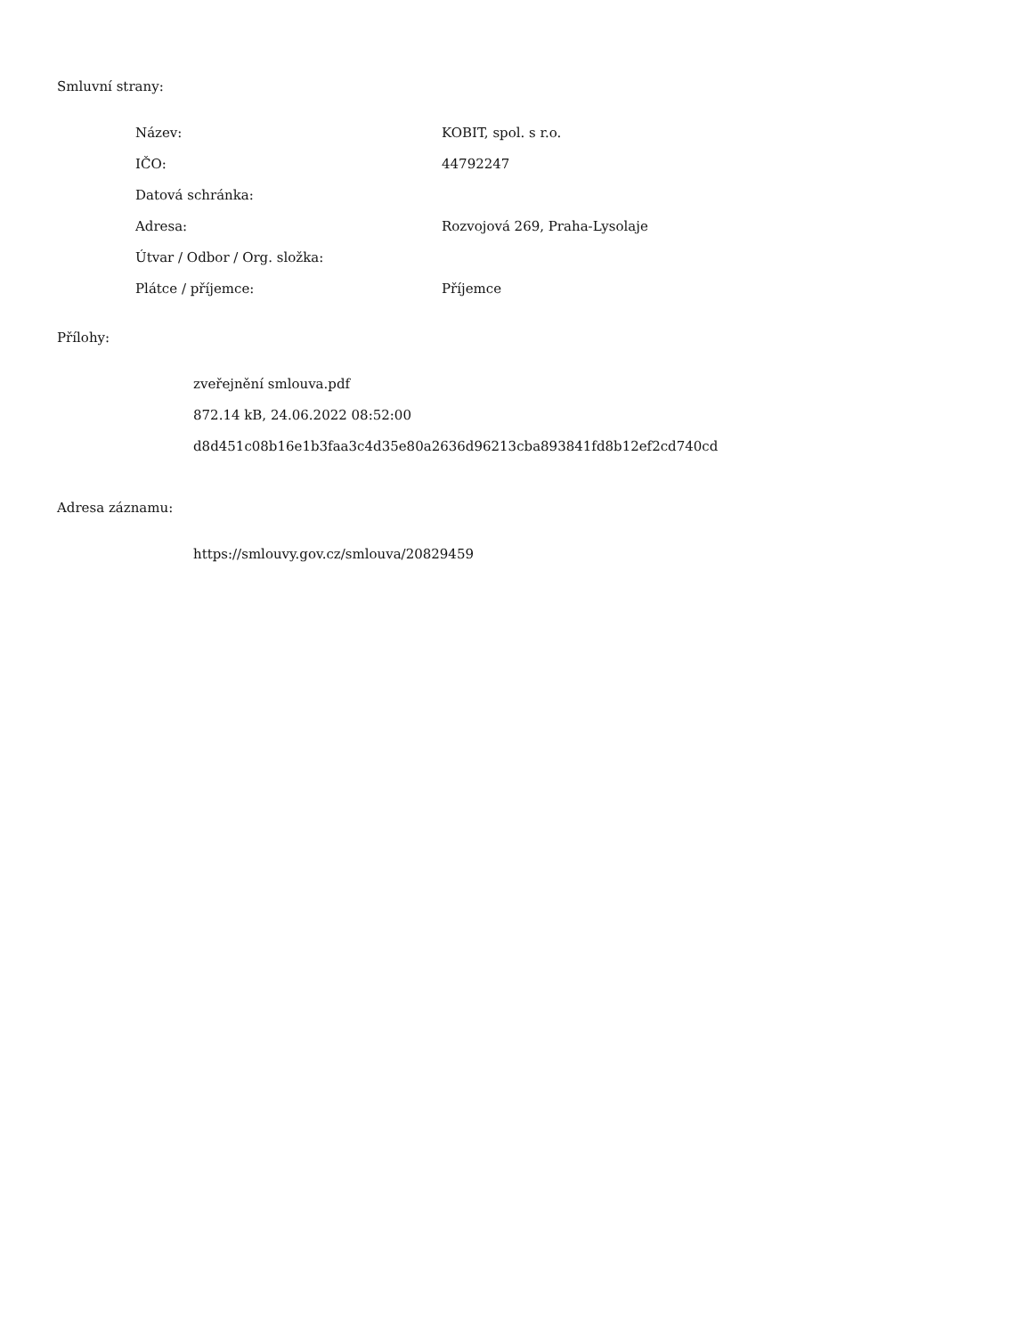Smluvní strany:
| Název: | KOBIT, spol. s r.o. |
| IČO: | 44792247 |
| Datová schránka: | |
| Adresa: | Rozvojová 269, Praha-Lysolaje |
| Útvar / Odbor / Org. složka: | |
| Plátce / příjemce: | Příjemce |
Přílohy:
zveřejnění smlouva.pdf
872.14 kB, 24.06.2022 08:52:00
d8d451c08b16e1b3faa3c4d35e80a2636d96213cba893841fd8b12ef2cd740cd
Adresa záznamu:
https://smlouvy.gov.cz/smlouva/20829459